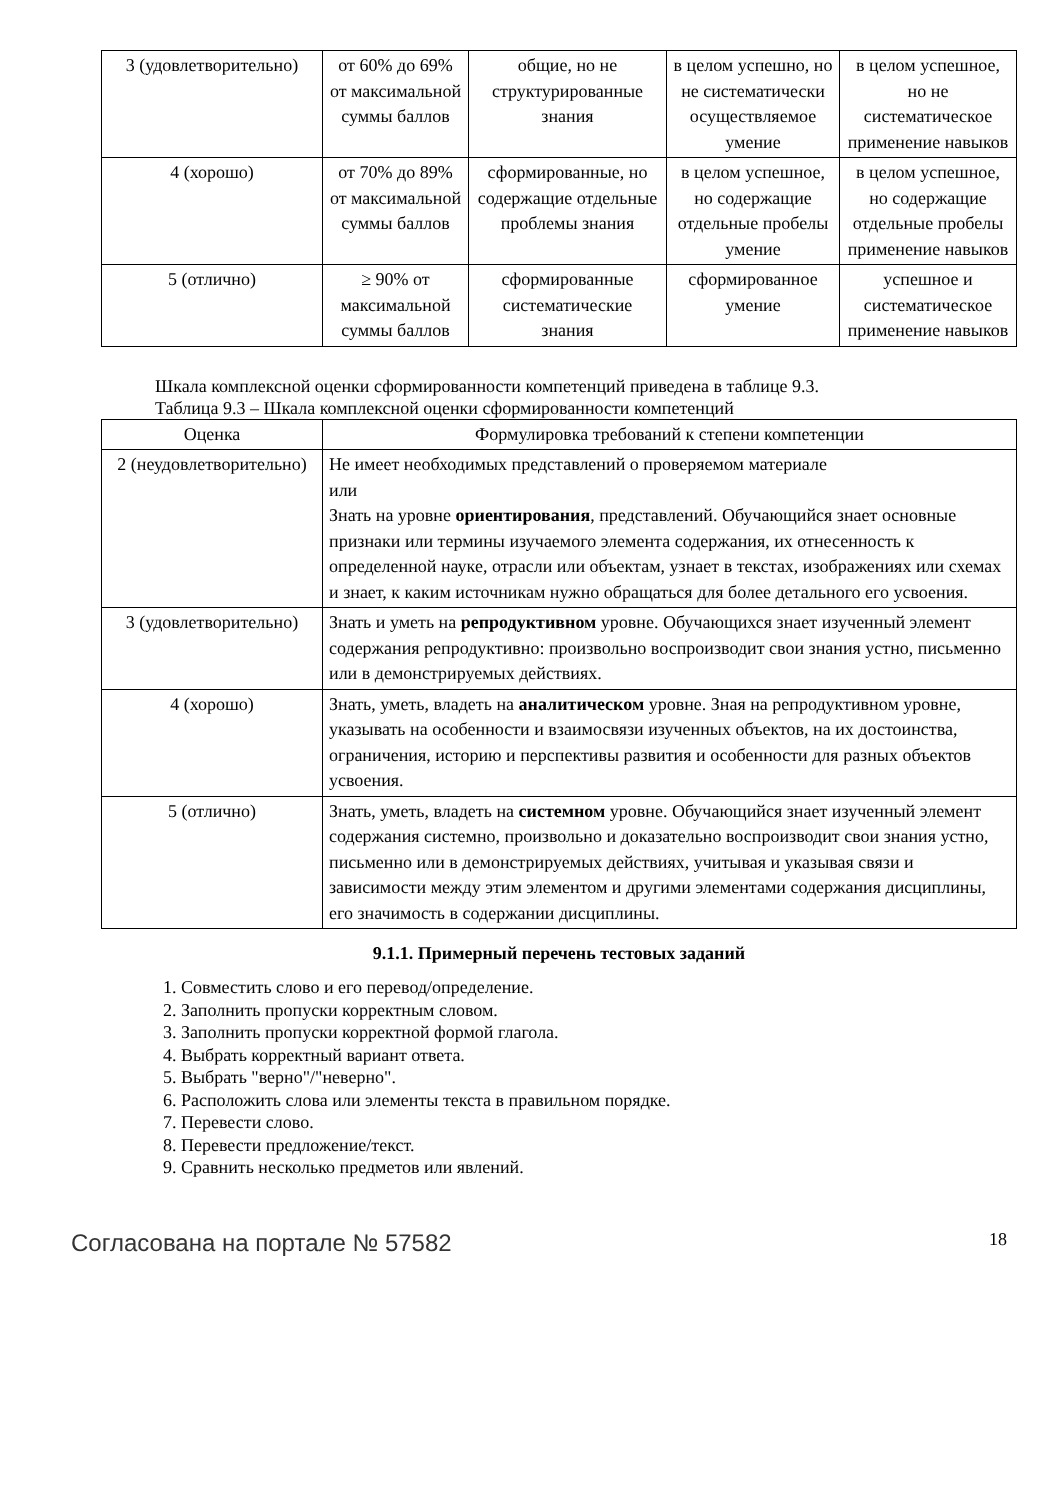| 3 (удовлетворительно) | от 60% до 69% от максимальной суммы баллов | общие, но не структурированные знания | в целом успешно, но не систематически осуществляемое умение | в целом успешное, но не систематическое применение навыков |
| 4 (хорошо) | от 70% до 89% от максимальной суммы баллов | сформированные, но содержащие отдельные проблемы знания | в целом успешное, но содержащие отдельные пробелы умение | в целом успешное, но содержащие отдельные пробелы применение навыков |
| 5 (отлично) | ≥ 90% от максимальной суммы баллов | сформированные систематические знания | сформированное умение | успешное и систематическое применение навыков |
Шкала комплексной оценки сформированности компетенций приведена в таблице 9.3.
Таблица 9.3 – Шкала комплексной оценки сформированности компетенций
| Оценка | Формулировка требований к степени компетенции |
| --- | --- |
| 2 (неудовлетворительно) | Не имеет необходимых представлений о проверяемом материале или Знать на уровне ориентирования , представлений. Обучающийся знает основные признаки или термины изучаемого элемента содержания, их отнесенность к определенной науке, отрасли или объектам, узнает в текстах, изображениях или схемах и знает, к каким источникам нужно обращаться для более детального его усвоения. |
| 3 (удовлетворительно) | Знать и уметь на репродуктивном уровне. Обучающихся знает изученный элемент содержания репродуктивно: произвольно воспроизводит свои знания устно, письменно или в демонстрируемых действиях. |
| 4 (хорошо) | Знать, уметь, владеть на аналитическом уровне. Зная на репродуктивном уровне, указывать на особенности и взаимосвязи изученных объектов, на их достоинства, ограничения, историю и перспективы развития и особенности для разных объектов усвоения. |
| 5 (отлично) | Знать, уметь, владеть на системном уровне. Обучающийся знает изученный элемент содержания системно, произвольно и доказательно воспроизводит свои знания устно, письменно или в демонстрируемых действиях, учитывая и указывая связи и зависимости между этим элементом и другими элементами содержания дисциплины, его значимость в содержании дисциплины. |
9.1.1. Примерный перечень тестовых заданий
1. Совместить слово и его перевод/определение.
2. Заполнить пропуски корректным словом.
3. Заполнить пропуски корректной формой глагола.
4. Выбрать корректный вариант ответа.
5. Выбрать "верно"/"неверно".
6. Расположить слова или элементы текста в правильном порядке.
7. Перевести слово.
8. Перевести предложение/текст.
9. Сравнить несколько предметов или явлений.
Согласована на портале № 57582 18